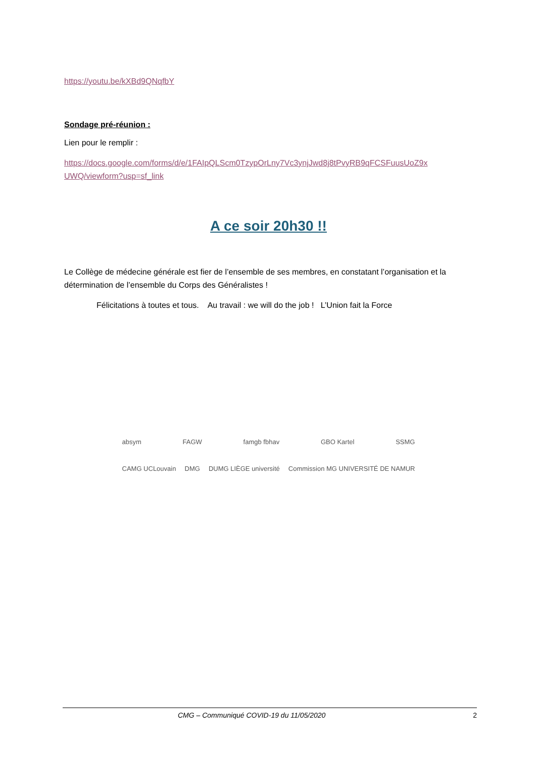https://youtu.be/kXBd9QNqfbY
Sondage pré-réunion :
Lien pour le remplir :
https://docs.google.com/forms/d/e/1FAIpQLScm0TzypOrLny7Vc3ynjJwd8j8tPvyRB9qFCSFuusUoZ9x UWQ/viewform?usp=sf_link
A ce soir 20h30 !!
Le Collège de médecine générale est fier de l’ensemble de ses membres, en constatant l’organisation et la détermination de l’ensemble du Corps des Généralistes !
Félicitations à toutes et tous. Au travail : we will do the job ! L’Union fait la Force
absym FAGW famgb fbhav GBO Kartel SSMG
CAMG UCLouvain DMG DUMG LIÈGE université Commission MG UNIVERSITÉ DE NAMUR
CMG – Communiqué COVID-19 du 11/05/2020 2